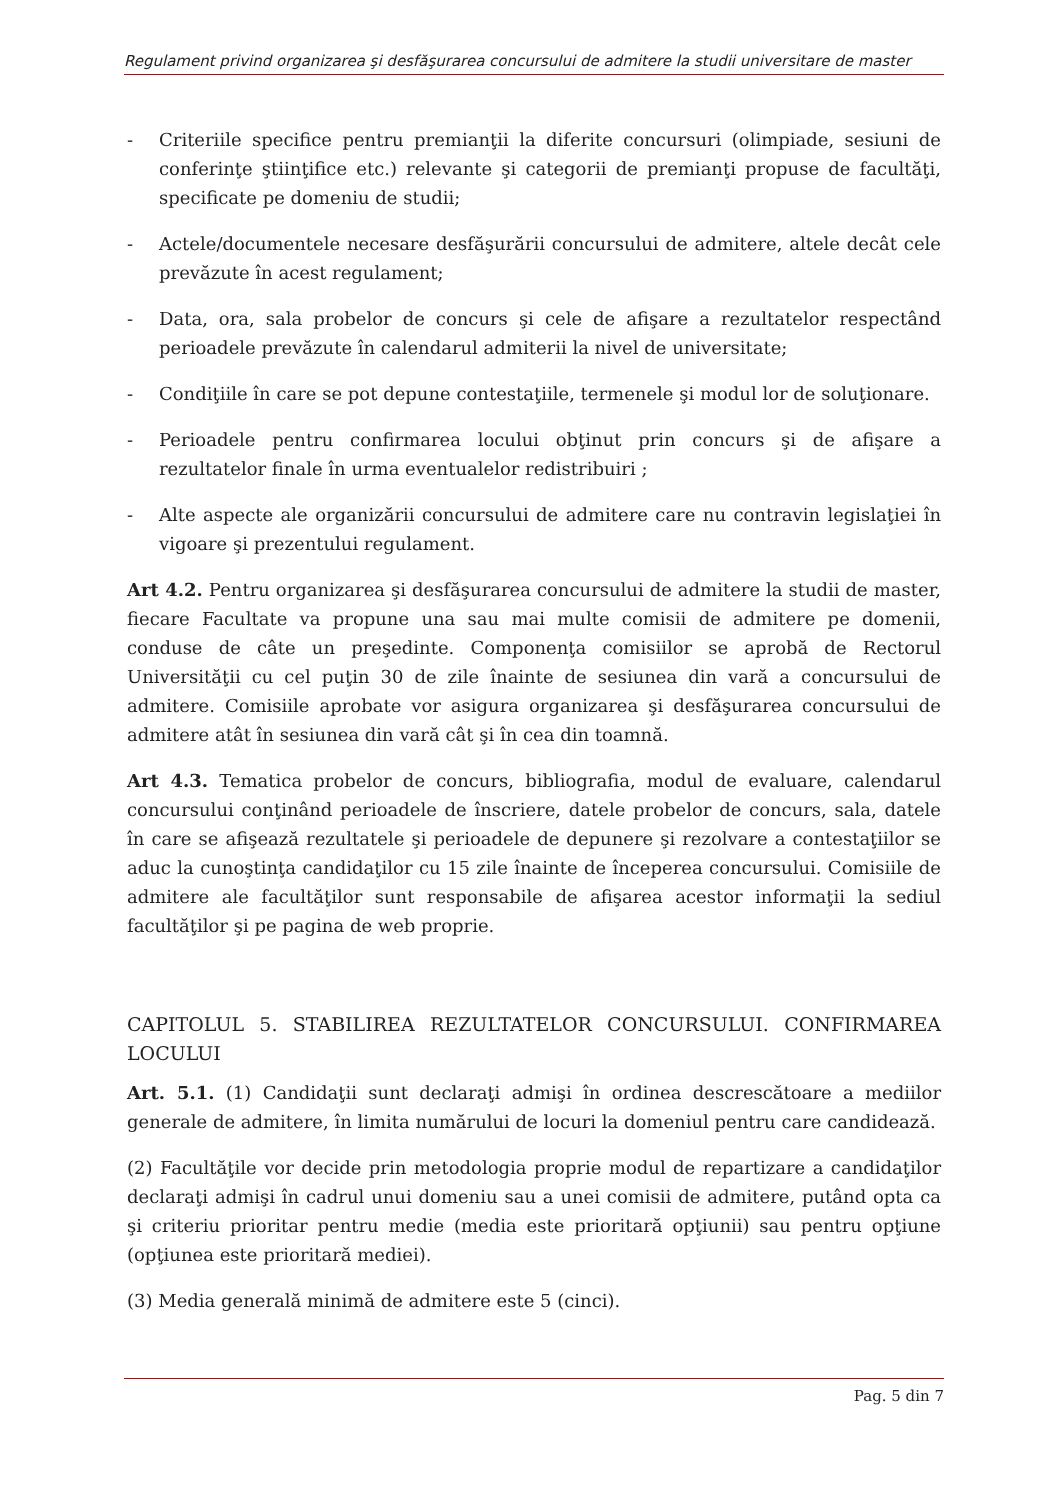Regulament privind organizarea şi desfăşurarea concursului de admitere la studii universitare de master
- Criteriile specifice pentru premianţii la diferite concursuri (olimpiade, sesiuni de conferinţe ştiinţifice etc.) relevante şi categorii de premianţi propuse de facultăţi, specificate pe domeniu de studii;
- Actele/documentele necesare desfăşurării concursului de admitere, altele decât cele prevăzute în acest regulament;
- Data, ora, sala probelor de concurs şi cele de afişare a rezultatelor respectând perioadele prevăzute în calendarul admiterii la nivel de universitate;
- Condiţiile în care se pot depune contestaţiile, termenele şi modul lor de soluţionare.
- Perioadele pentru confirmarea locului obţinut prin concurs şi de afişare a rezultatelor finale în urma eventualelor redistribuiri ;
- Alte aspecte ale organizării concursului de admitere care nu contravin legislaţiei în vigoare şi prezentului regulament.
Art 4.2. Pentru organizarea şi desfăşurarea concursului de admitere la studii de master, fiecare Facultate va propune una sau mai multe comisii de admitere pe domenii, conduse de câte un preşedinte. Componenţa comisiilor se aprobă de Rectorul Universităţii cu cel puţin 30 de zile înainte de sesiunea din vară a concursului de admitere. Comisiile aprobate vor asigura organizarea şi desfăşurarea concursului de admitere atât în sesiunea din vară cât şi în cea din toamnă.
Art 4.3. Tematica probelor de concurs, bibliografia, modul de evaluare, calendarul concursului conţinând perioadele de înscriere, datele probelor de concurs, sala, datele în care se afişează rezultatele şi perioadele de depunere şi rezolvare a contestaţiilor se aduc la cunoştinţa candidaţilor cu 15 zile înainte de începerea concursului. Comisiile de admitere ale facultăţilor sunt responsabile de afişarea acestor informaţii la sediul facultăţilor şi pe pagina de web proprie.
CAPITOLUL 5. STABILIREA REZULTATELOR CONCURSULUI. CONFIRMAREA LOCULUI
Art. 5.1. (1) Candidaţii sunt declaraţi admişi în ordinea descrescătoare a mediilor generale de admitere, în limita numărului de locuri la domeniul pentru care candidează.
(2) Facultăţile vor decide prin metodologia proprie modul de repartizare a candidaţilor declaraţi admişi în cadrul unui domeniu sau a unei comisii de admitere, putând opta ca şi criteriu prioritar pentru medie (media este prioritară opţiunii) sau pentru opţiune (opţiunea este prioritară mediei).
(3) Media generală minimă de admitere este 5 (cinci).
Pag. 5 din 7